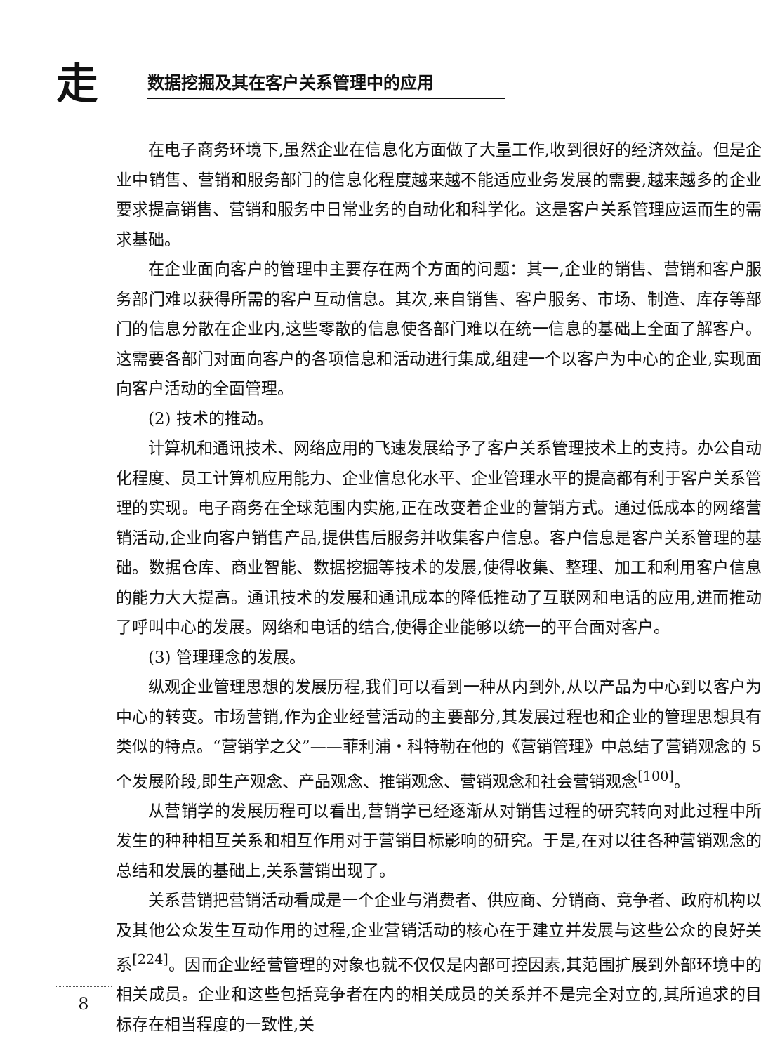走 数据挖掘及其在客户关系管理中的应用
在电子商务环境下,虽然企业在信息化方面做了大量工作,收到很好的经济效益。但是企业中销售、营销和服务部门的信息化程度越来越不能适应业务发展的需要,越来越多的企业要求提高销售、营销和服务中日常业务的自动化和科学化。这是客户关系管理应运而生的需求基础。
在企业面向客户的管理中主要存在两个方面的问题：其一,企业的销售、营销和客户服务部门难以获得所需的客户互动信息。其次,来自销售、客户服务、市场、制造、库存等部门的信息分散在企业内,这些零散的信息使各部门难以在统一信息的基础上全面了解客户。这需要各部门对面向客户的各项信息和活动进行集成,组建一个以客户为中心的企业,实现面向客户活动的全面管理。
(2) 技术的推动。
计算机和通讯技术、网络应用的飞速发展给予了客户关系管理技术上的支持。办公自动化程度、员工计算机应用能力、企业信息化水平、企业管理水平的提高都有利于客户关系管理的实现。电子商务在全球范围内实施,正在改变着企业的营销方式。通过低成本的网络营销活动,企业向客户销售产品,提供售后服务并收集客户信息。客户信息是客户关系管理的基础。数据仓库、商业智能、数据挖掘等技术的发展,使得收集、整理、加工和利用客户信息的能力大大提高。通讯技术的发展和通讯成本的降低推动了互联网和电话的应用,进而推动了呼叫中心的发展。网络和电话的结合,使得企业能够以统一的平台面对客户。
(3) 管理理念的发展。
纵观企业管理思想的发展历程,我们可以看到一种从内到外,从以产品为中心到以客户为中心的转变。市场营销,作为企业经营活动的主要部分,其发展过程也和企业的管理思想具有类似的特点。“营销学之父”——菲利浦・科特勒在他的《营销管理》中总结了营销观念的 5 个发展阶段,即生产观念、产品观念、推销观念、营销观念和社会营销观念<sup>[100]</sup>。
从营销学的发展历程可以看出,营销学已经逐渐从对销售过程的研究转向对此过程中所发生的种种相互关系和相互作用对于营销目标影响的研究。于是,在对以往各种营销观念的总结和发展的基础上,关系营销出现了。
关系营销把营销活动看成是一个企业与消费者、供应商、分销商、竞争者、政府机构以及其他公众发生互动作用的过程,企业营销活动的核心在于建立并发展与这些公众的良好关系<sup>[224]</sup>。因而企业经营管理的对象也就不仅仅是内部可控因素,其范围扩展到外部环境中的相关成员。企业和这些包括竞争者在内的相关成员的关系并不是完全对立的,其所追求的目标存在相当程度的一致性,关
8